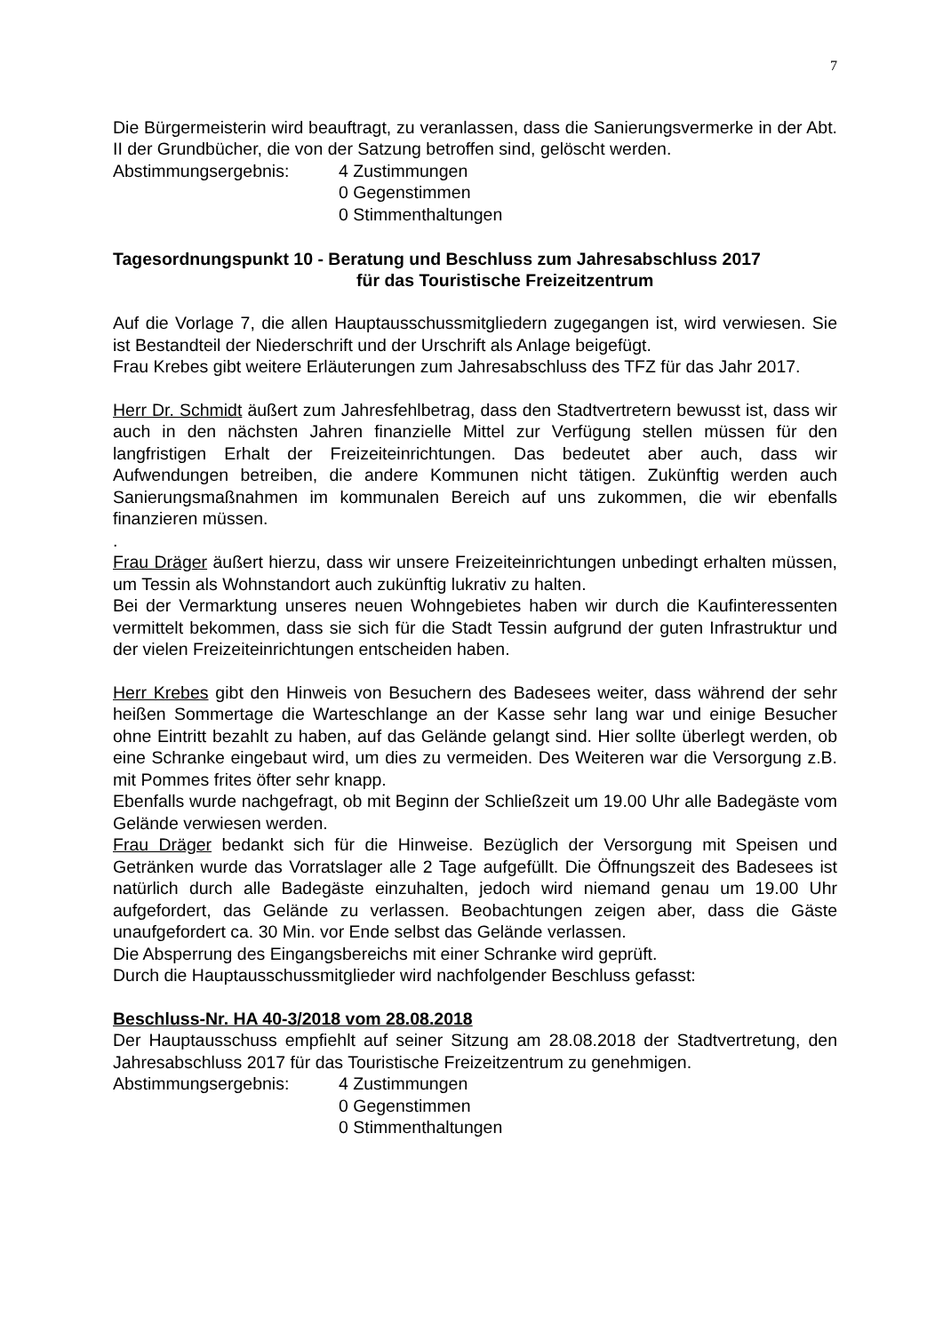7
Die Bürgermeisterin wird beauftragt, zu veranlassen, dass die Sanierungsvermerke in der Abt. II der Grundbücher, die von der Satzung betroffen sind, gelöscht werden.
Abstimmungsergebnis: 4 Zustimmungen
0 Gegenstimmen
0 Stimmenthaltungen
Tagesordnungspunkt 10 - Beratung und Beschluss zum Jahresabschluss 2017
für das Touristische Freizeitzentrum
Auf die Vorlage 7, die allen Hauptausschussmitgliedern zugegangen ist, wird verwiesen. Sie ist Bestandteil der Niederschrift und der Urschrift als Anlage beigefügt.
Frau Krebes gibt weitere Erläuterungen zum Jahresabschluss des TFZ für das Jahr 2017.
Herr Dr. Schmidt äußert zum Jahresfehlbetrag, dass den Stadtvertretern bewusst ist, dass wir auch in den nächsten Jahren finanzielle Mittel zur Verfügung stellen müssen für den langfristigen Erhalt der Freizeiteinrichtungen. Das bedeutet aber auch, dass wir Aufwendungen betreiben, die andere Kommunen nicht tätigen. Zukünftig werden auch Sanierungsmaßnahmen im kommunalen Bereich auf uns zukommen, die wir ebenfalls finanzieren müssen.
.
Frau Dräger äußert hierzu, dass wir unsere Freizeiteinrichtungen unbedingt erhalten müssen, um Tessin als Wohnstandort auch zukünftig lukrativ zu halten.
Bei der Vermarktung unseres neuen Wohngebietes haben wir durch die Kaufinteressenten vermittelt bekommen, dass sie sich für die Stadt Tessin aufgrund der guten Infrastruktur und der vielen Freizeiteinrichtungen entscheiden haben.
Herr Krebes gibt den Hinweis von Besuchern des Badesees weiter, dass während der sehr heißen Sommertage die Warteschlange an der Kasse sehr lang war und einige Besucher ohne Eintritt bezahlt zu haben, auf das Gelände gelangt sind. Hier sollte überlegt werden, ob eine Schranke eingebaut wird, um dies zu vermeiden. Des Weiteren war die Versorgung z.B. mit Pommes frites öfter sehr knapp.
Ebenfalls wurde nachgefragt, ob mit Beginn der Schließzeit um 19.00 Uhr alle Badegäste vom Gelände verwiesen werden.
Frau Dräger bedankt sich für die Hinweise. Bezüglich der Versorgung mit Speisen und Getränken wurde das Vorratslager alle 2 Tage aufgefüllt. Die Öffnungszeit des Badesees ist natürlich durch alle Badegäste einzuhalten, jedoch wird niemand genau um 19.00 Uhr aufgefordert, das Gelände zu verlassen. Beobachtungen zeigen aber, dass die Gäste unaufgefordert ca. 30 Min. vor Ende selbst das Gelände verlassen.
Die Absperrung des Eingangsbereichs mit einer Schranke wird geprüft.
Durch die Hauptausschussmitglieder wird nachfolgender Beschluss gefasst:
Beschluss-Nr. HA 40-3/2018 vom 28.08.2018
Der Hauptausschuss empfiehlt auf seiner Sitzung am 28.08.2018 der Stadtvertretung, den Jahresabschluss 2017 für das Touristische Freizeitzentrum zu genehmigen.
Abstimmungsergebnis: 4 Zustimmungen
0 Gegenstimmen
0 Stimmenthaltungen